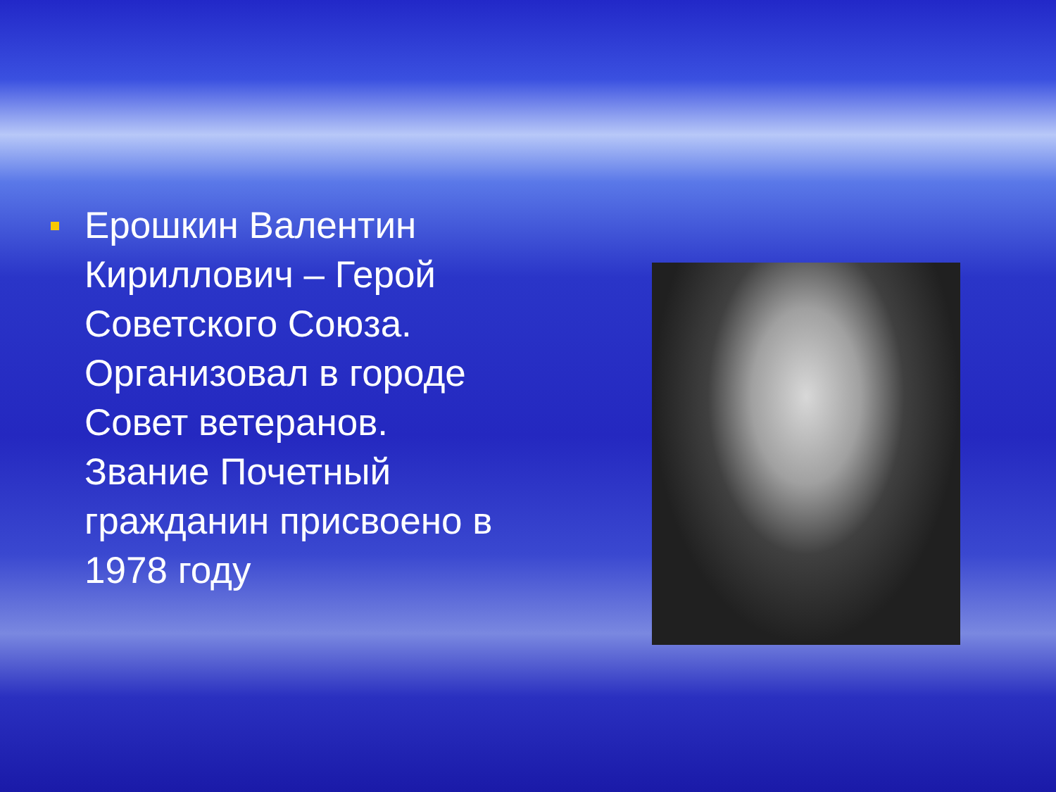Ерошкин Валентин Кириллович – Герой Советского Союза. Организовал в городе Совет ветеранов. Звание Почетный гражданин присвоено в 1978 году